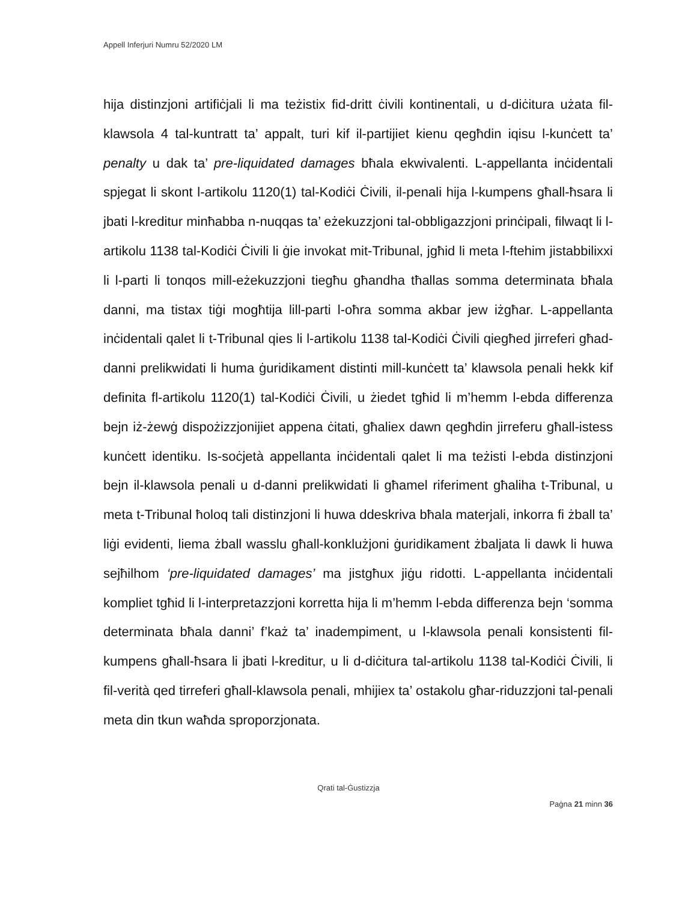Appell Inferjuri Numru 52/2020 LM
hija distinzjoni artifiċjali li ma teżistix fid-dritt ċivili kontinentali, u d-diċitura użata fil-klawsola 4 tal-kuntratt ta’ appalt, turi kif il-partijiet kienu qegħdin iqisu l-kunċett ta’ penalty u dak ta’ pre-liquidated damages bħala ekwivalenti. L-appellanta inċidentali spjegat li skont l-artikolu 1120(1) tal-Kodiċi Ċivili, il-penali hija l-kumpens għall-ħsara li jbati l-kreditur minħabba n-nuqqas ta’ eżekuzzjoni tal-obbligazzjoni prinċipali, filwaqt li l-artikolu 1138 tal-Kodiċi Ċivili li ġie invokat mit-Tribunal, jgħid li meta l-ftehim jistabbilixxi li l-parti li tonqos mill-eżekuzzjoni tiegħu għandha tħallas somma determinata bħala danni, ma tistax tiġi mogħtija lill-parti l-oħra somma akbar jew iżgħar. L-appellanta inċidentali qalet li t-Tribunal qies li l-artikolu 1138 tal-Kodiċi Ċivili qiegħed jirreferi għad-danni prelikwidati li huma ġuridikament distinti mill-kunċett ta’ klawsola penali hekk kif definita fl-artikolu 1120(1) tal-Kodiċi Ċivili, u żiedet tgħid li m’hemm l-ebda differenza bejn iż-żewġ dispożizzjonijiet appena ċitati, għaliex dawn qegħdin jirreferu għall-istess kunċett identiku. Is-soċjetà appellanta inċidentali qalet li ma teżisti l-ebda distinzjoni bejn il-klawsola penali u d-danni prelikwidati li għamel riferiment għaliha t-Tribunal, u meta t-Tribunal ħoloq tali distinzjoni li huwa ddeskriva bħala materjali, inkorra fi żball ta’ liġi evidenti, liema żball wasslu għall-konklużjoni ġuridikament żbaljata li dawk li huwa sejħilhom ‘pre-liquidated damages’ ma jistgħux jiġu ridotti. L-appellanta inċidentali kompliet tgħid li l-interpretazzjoni korretta hija li m’hemm l-ebda differenza bejn ‘somma determinata bħala danni’ f’każ ta’ inadempiment, u l-klawsola penali konsistenti fil-kumpens għall-ħsara li jbati l-kreditur, u li d-diċitura tal-artikolu 1138 tal-Kodiċi Ċivili, li fil-verità qed tirreferi għall-klawsola penali, mhijiex ta’ ostakolu għar-riduzzjoni tal-penali meta din tkun waħda sproporzjonata.
Qrati tal-Ġustizzja
Paġna 21 minn 36